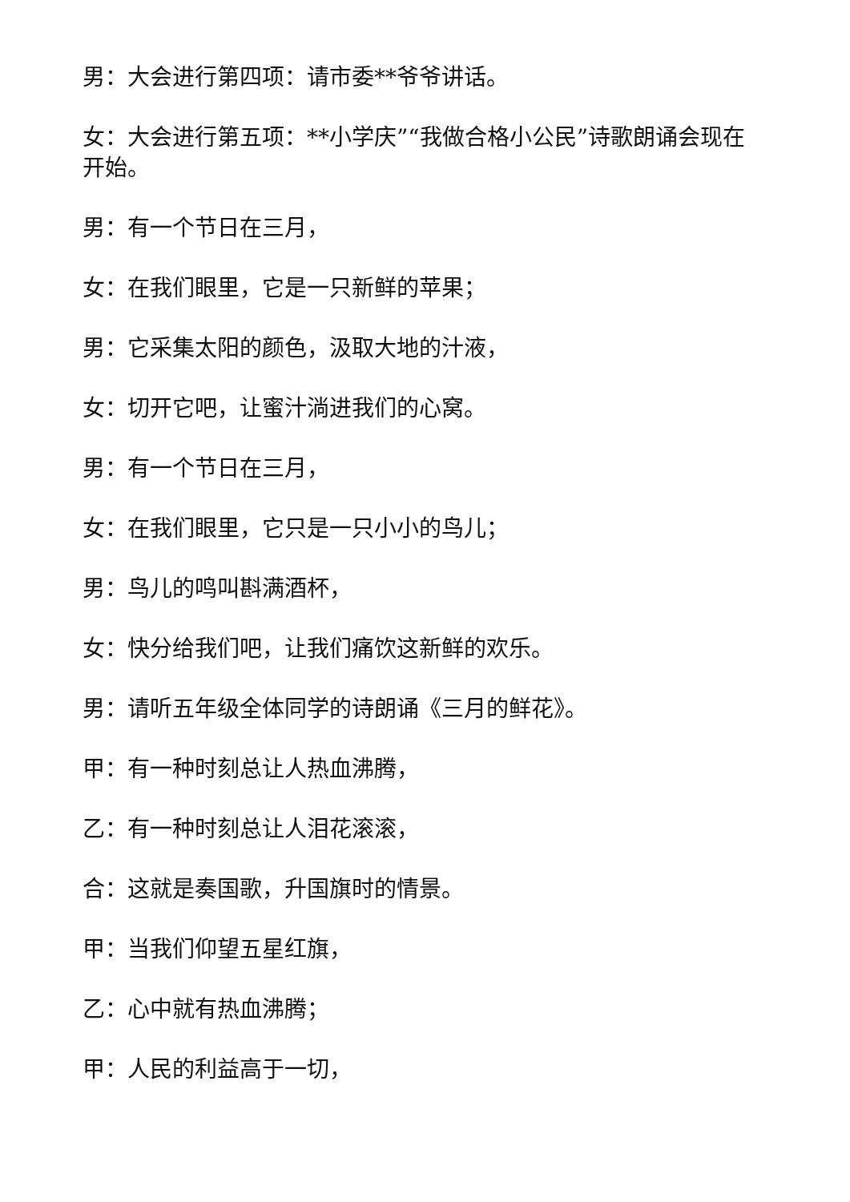男：大会进行第四项：请市委**爷爷讲话。
女：大会进行第五项：**小学庆”“我做合格小公民”诗歌朗诵会现在开始。
男：有一个节日在三月，
女：在我们眼里，它是一只新鲜的苹果；
男：它采集太阳的颜色，汲取大地的汁液，
女：切开它吧，让蜜汁淌进我们的心窝。
男：有一个节日在三月，
女：在我们眼里，它只是一只小小的鸟儿；
男：鸟儿的鸣叫斟满酒杯，
女：快分给我们吧，让我们痛饮这新鲜的欢乐。
男：请听五年级全体同学的诗朗诵《三月的鲜花》。
甲：有一种时刻总让人热血沸腾，
乙：有一种时刻总让人泪花滚滚，
合：这就是奏国歌，升国旗时的情景。
甲：当我们仰望五星红旗，
乙：心中就有热血沸腾；
甲：人民的利益高于一切，